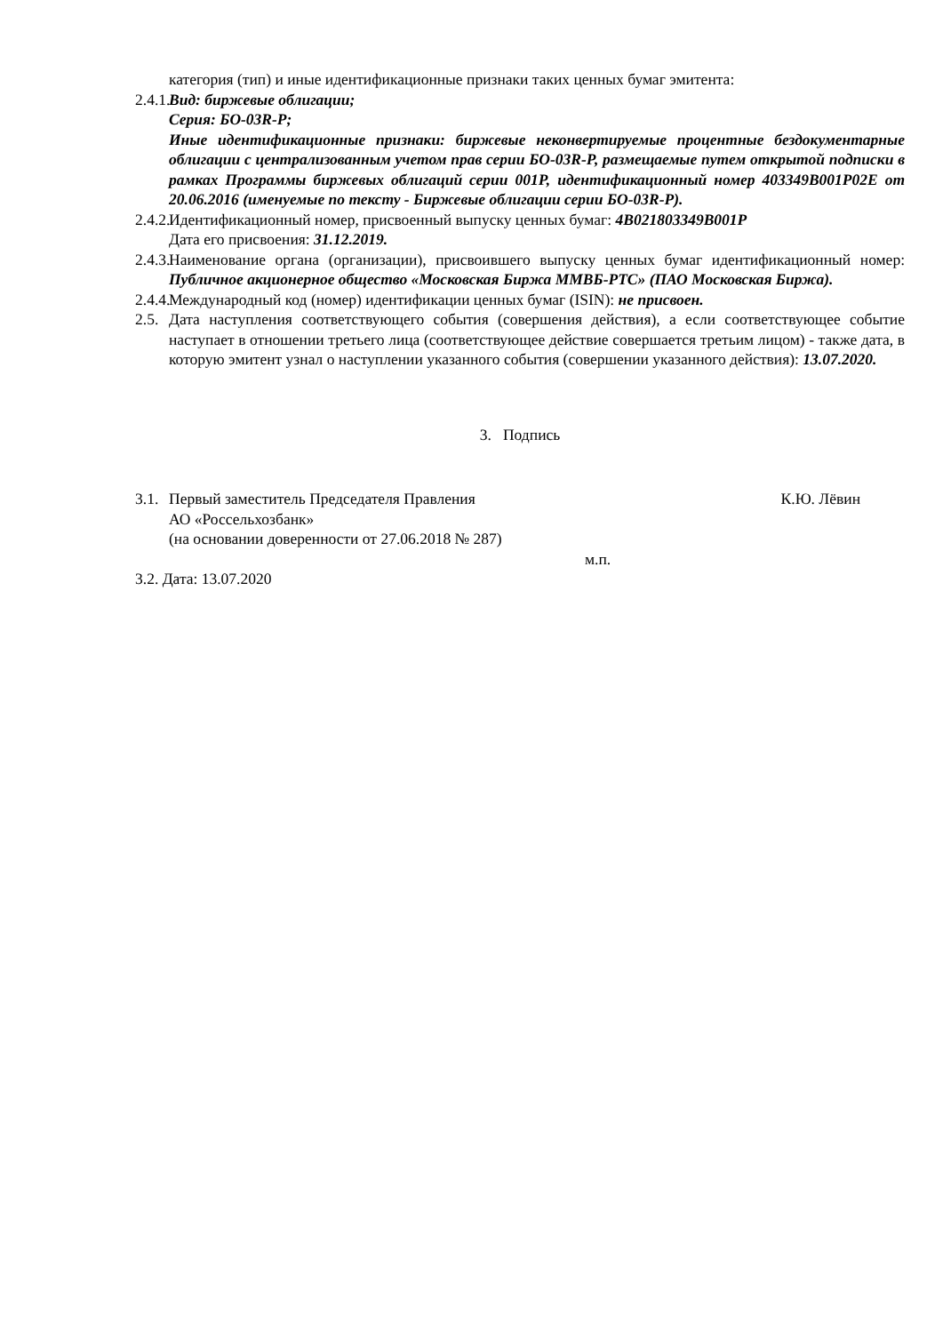категория (тип) и иные идентификационные признаки таких ценных бумаг эмитента:
2.4.1.
Вид: биржевые облигации;
Серия: БО-03R-Р;
Иные идентификационные признаки: биржевые неконвертируемые процентные бездокументарные облигации с централизованным учетом прав серии БО-03R-Р, размещаемые путем открытой подписки в рамках Программы биржевых облигаций серии 001Р, идентификационный номер 403349B001P02E от 20.06.2016 (именуемые по тексту - Биржевые облигации серии БО-03R-Р).
2.4.2.
Идентификационный номер, присвоенный выпуску ценных бумаг: 4B021803349B001P
Дата его присвоения: 31.12.2019.
2.4.3.
Наименование органа (организации), присвоившего выпуску ценных бумаг идентификационный номер: Публичное акционерное общество «Московская Биржа ММВБ-РТС» (ПАО Московская Биржа).
2.4.4.
Международный код (номер) идентификации ценных бумаг (ISIN): не присвоен.
2.5.
Дата наступления соответствующего события (совершения действия), а если соответствующее событие наступает в отношении третьего лица (соответствующее действие совершается третьим лицом) - также дата, в которую эмитент узнал о наступлении указанного события (совершении указанного действия): 13.07.2020.
3. Подпись
3.1.
Первый заместитель Председателя Правления
АО «Россельхозбанк»
(на основании доверенности от 27.06.2018 № 287) К.Ю. Лёвин
м.п.
3.2. Дата: 13.07.2020